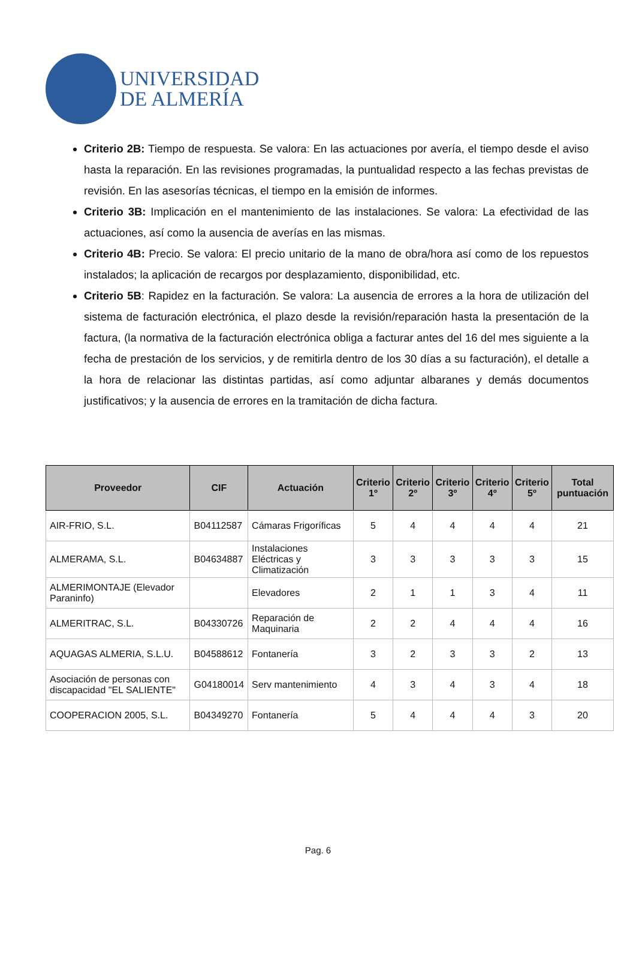UNIVERSIDAD
DE ALMERÍA
Criterio 2B: Tiempo de respuesta. Se valora: En las actuaciones por avería, el tiempo desde el aviso hasta la reparación. En las revisiones programadas, la puntualidad respecto a las fechas previstas de revisión. En las asesorías técnicas, el tiempo en la emisión de informes.
Criterio 3B: Implicación en el mantenimiento de las instalaciones. Se valora: La efectividad de las actuaciones, así como la ausencia de averías en las mismas.
Criterio 4B: Precio. Se valora: El precio unitario de la mano de obra/hora así como de los repuestos instalados; la aplicación de recargos por desplazamiento, disponibilidad, etc.
Criterio 5B: Rapidez en la facturación. Se valora: La ausencia de errores a la hora de utilización del sistema de facturación electrónica, el plazo desde la revisión/reparación hasta la presentación de la factura, (la normativa de la facturación electrónica obliga a facturar antes del 16 del mes siguiente a la fecha de prestación de los servicios, y de remitirla dentro de los 30 días a su facturación), el detalle a la hora de relacionar las distintas partidas, así como adjuntar albaranes y demás documentos justificativos; y la ausencia de errores en la tramitación de dicha factura.
| Proveedor | CIF | Actuación | Criterio 1º | Criterio 2º | Criterio 3º | Criterio 4º | Criterio 5º | Total puntuación |
| --- | --- | --- | --- | --- | --- | --- | --- | --- |
| AIR-FRIO, S.L. | B04112587 | Cámaras Frigoríficas | 5 | 4 | 4 | 4 | 4 | 21 |
| ALMERAMA, S.L. | B04634887 | Instalaciones Eléctricas y Climatización | 3 | 3 | 3 | 3 | 3 | 15 |
| ALMERIMONTAJE (Elevador Paraninfo) | | Elevadores | 2 | 1 | 1 | 3 | 4 | 11 |
| ALMERITRAC, S.L. | B04330726 | Reparación de Maquinaria | 2 | 2 | 4 | 4 | 4 | 16 |
| AQUAGAS ALMERIA, S.L.U. | B04588612 | Fontanería | 3 | 2 | 3 | 3 | 2 | 13 |
| Asociación de personas con discapacidad "EL SALIENTE" | G04180014 | Serv mantenimiento | 4 | 3 | 4 | 3 | 4 | 18 |
| COOPERACION 2005, S.L. | B04349270 | Fontanería | 5 | 4 | 4 | 4 | 3 | 20 |
Pag. 6